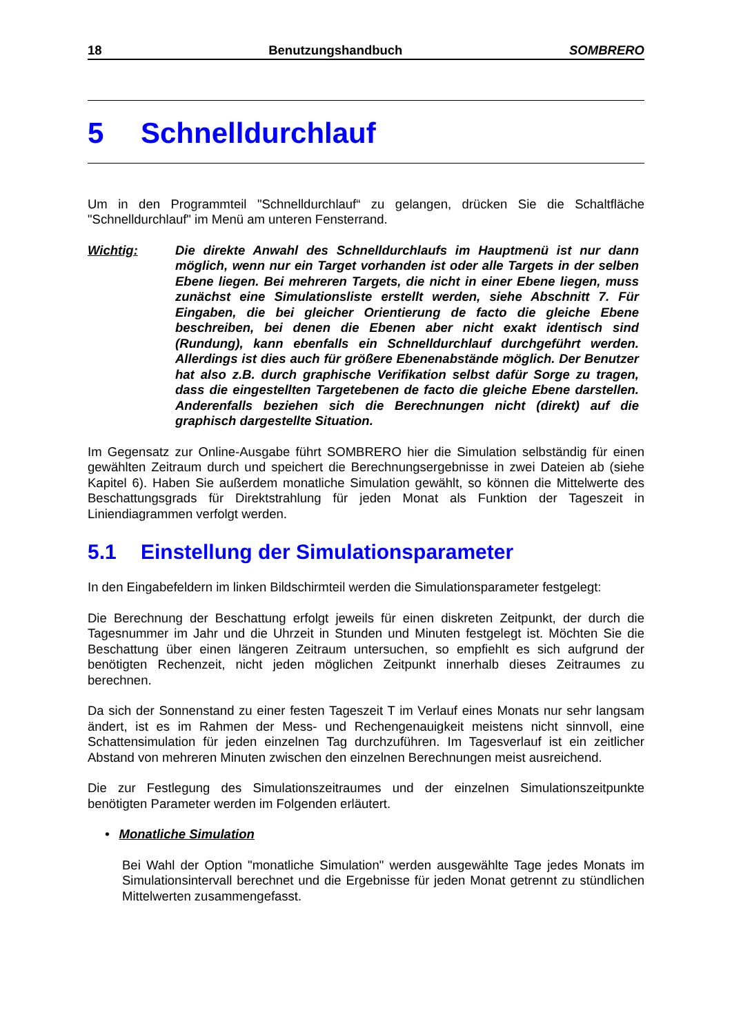18 Benutzungshandbuch SOMBRERO
5 Schnelldurchlauf
Um in den Programmteil "Schnelldurchlauf“ zu gelangen, drücken Sie die Schaltfläche "Schnelldurchlauf" im Menü am unteren Fensterrand.
Wichtig: Die direkte Anwahl des Schnelldurchlaufs im Hauptmenü ist nur dann möglich, wenn nur ein Target vorhanden ist oder alle Targets in der selben Ebene liegen. Bei mehreren Targets, die nicht in einer Ebene liegen, muss zunächst eine Simulationsliste erstellt werden, siehe Abschnitt 7. Für Eingaben, die bei gleicher Orientierung de facto die gleiche Ebene beschreiben, bei denen die Ebenen aber nicht exakt identisch sind (Rundung), kann ebenfalls ein Schnelldurchlauf durchgeführt werden. Allerdings ist dies auch für größere Ebenenabstände möglich. Der Benutzer hat also z.B. durch graphische Verifikation selbst dafür Sorge zu tragen, dass die eingestellten Targetebenen de facto die gleiche Ebene darstellen. Anderenfalls beziehen sich die Berechnungen nicht (direkt) auf die graphisch dargestellte Situation.
Im Gegensatz zur Online-Ausgabe führt SOMBRERO hier die Simulation selbständig für einen gewählten Zeitraum durch und speichert die Berechnungsergebnisse in zwei Dateien ab (siehe Kapitel 6). Haben Sie außerdem monatliche Simulation gewählt, so können die Mittelwerte des Beschattungsgrads für Direktstrahlung für jeden Monat als Funktion der Tageszeit in Liniendiagrammen verfolgt werden.
5.1 Einstellung der Simulationsparameter
In den Eingabefeldern im linken Bildschirmteil werden die Simulationsparameter festgelegt:
Die Berechnung der Beschattung erfolgt jeweils für einen diskreten Zeitpunkt, der durch die Tagesnummer im Jahr und die Uhrzeit in Stunden und Minuten festgelegt ist. Möchten Sie die Beschattung über einen längeren Zeitraum untersuchen, so empfiehlt es sich aufgrund der benötigten Rechenzeit, nicht jeden möglichen Zeitpunkt innerhalb dieses Zeitraumes zu berechnen.
Da sich der Sonnenstand zu einer festen Tageszeit T im Verlauf eines Monats nur sehr langsam ändert, ist es im Rahmen der Mess- und Rechengenauigkeit meistens nicht sinnvoll, eine Schattensimulation für jeden einzelnen Tag durchzuführen. Im Tagesverlauf ist ein zeitlicher Abstand von mehreren Minuten zwischen den einzelnen Berechnungen meist ausreichend.
Die zur Festlegung des Simulationszeitraumes und der einzelnen Simulationszeitpunkte benötigten Parameter werden im Folgenden erläutert.
• Monatliche Simulation
Bei Wahl der Option "monatliche Simulation" werden ausgewählte Tage jedes Monats im Simulationsintervall berechnet und die Ergebnisse für jeden Monat getrennt zu stündlichen Mittelwerten zusammengefasst.